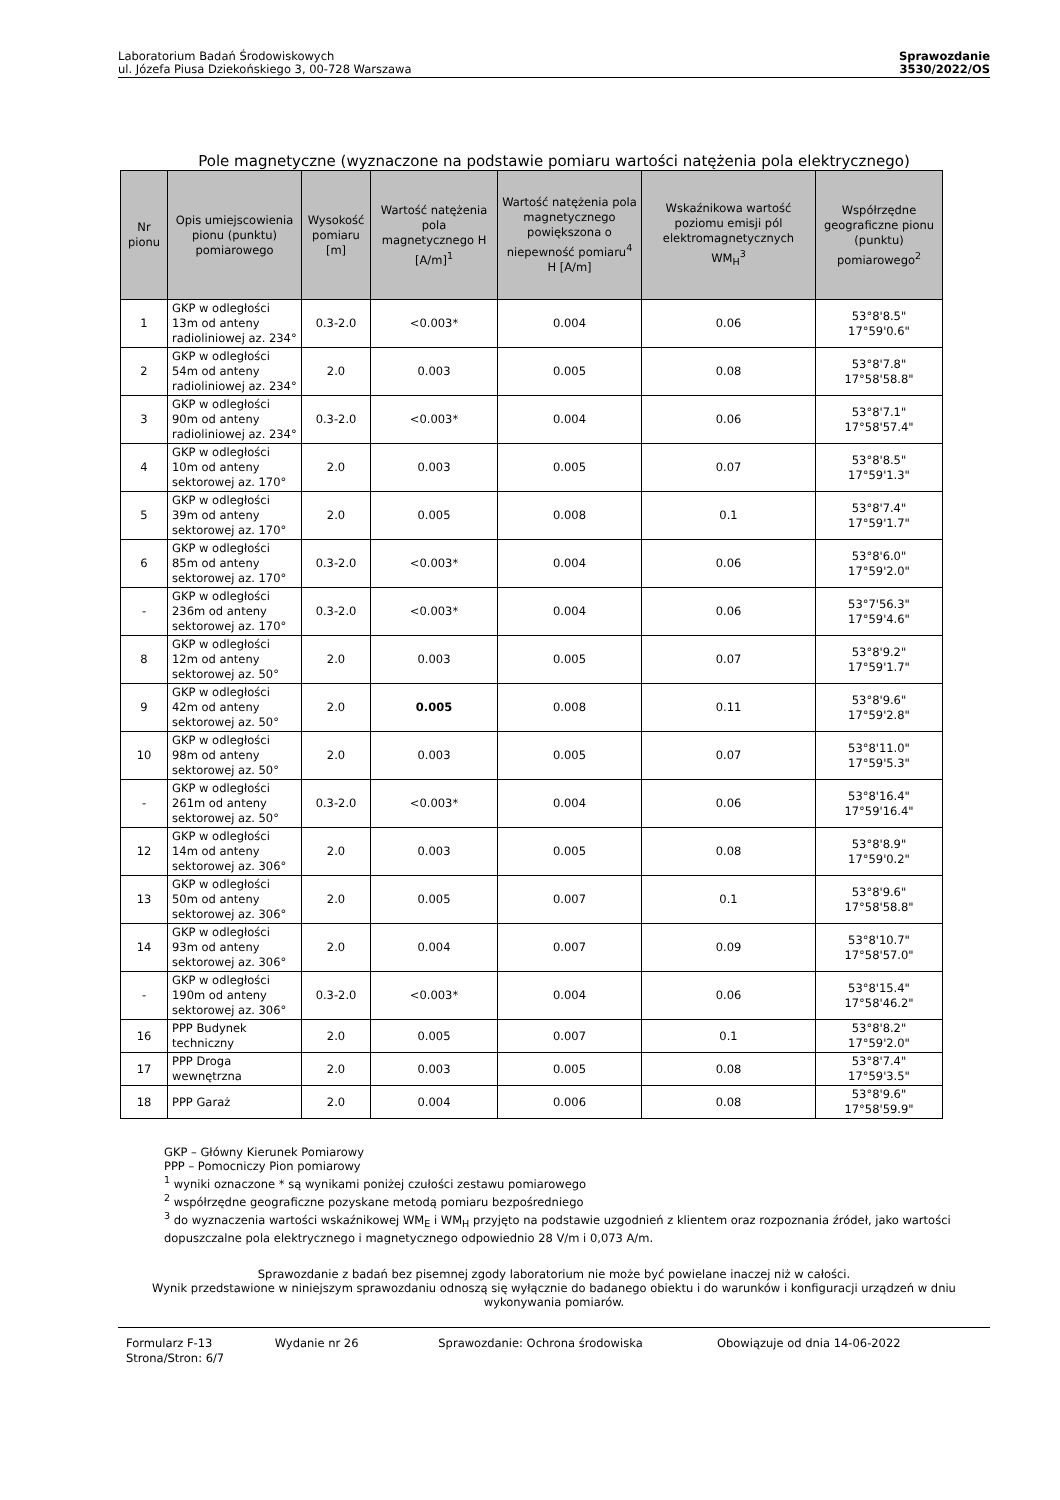Laboratorium Badań Środowiskowych
ul. Józefa Piusa Dziekońskiego 3, 00-728 Warszawa
Sprawozdanie
3530/2022/OS
Pole magnetyczne (wyznaczone na podstawie pomiaru wartości natężenia pola elektrycznego)
| Nr pionu | Opis umiejscowienia pionu (punktu) pomiarowego | Wysokość pomiaru [m] | Wartość natężenia pola magnetycznego H [A/m]<sup>1</sup> | Wartość natężenia pola magnetycznego powiększona o niepewność pomiaru<sup>4</sup> H [A/m] | Wskaźnikowa wartość poziomu emisji pól elektromagnetycznych WM<sub>H</sub><sup>3</sup> | Współrzędne geograficzne pionu (punktu) pomiarowego<sup>2</sup> |
| --- | --- | --- | --- | --- | --- | --- |
| 1 | GKP w odległości 13m od anteny radioliniowej az. 234° | 0.3-2.0 | <0.003* | 0.004 | 0.06 | 53°8'8.5" 17°59'0.6" |
| 2 | GKP w odległości 54m od anteny radioliniowej az. 234° | 2.0 | 0.003 | 0.005 | 0.08 | 53°8'7.8" 17°58'58.8" |
| 3 | GKP w odległości 90m od anteny radioliniowej az. 234° | 0.3-2.0 | <0.003* | 0.004 | 0.06 | 53°8'7.1" 17°58'57.4" |
| 4 | GKP w odległości 10m od anteny sektorowej az. 170° | 2.0 | 0.003 | 0.005 | 0.07 | 53°8'8.5" 17°59'1.3" |
| 5 | GKP w odległości 39m od anteny sektorowej az. 170° | 2.0 | 0.005 | 0.008 | 0.1 | 53°8'7.4" 17°59'1.7" |
| 6 | GKP w odległości 85m od anteny sektorowej az. 170° | 0.3-2.0 | <0.003* | 0.004 | 0.06 | 53°8'6.0" 17°59'2.0" |
| - | GKP w odległości 236m od anteny sektorowej az. 170° | 0.3-2.0 | <0.003* | 0.004 | 0.06 | 53°7'56.3" 17°59'4.6" |
| 8 | GKP w odległości 12m od anteny sektorowej az. 50° | 2.0 | 0.003 | 0.005 | 0.07 | 53°8'9.2" 17°59'1.7" |
| 9 | GKP w odległości 42m od anteny sektorowej az. 50° | 2.0 | 0.005 | 0.008 | 0.11 | 53°8'9.6" 17°59'2.8" |
| 10 | GKP w odległości 98m od anteny sektorowej az. 50° | 2.0 | 0.003 | 0.005 | 0.07 | 53°8'11.0" 17°59'5.3" |
| - | GKP w odległości 261m od anteny sektorowej az. 50° | 0.3-2.0 | <0.003* | 0.004 | 0.06 | 53°8'16.4" 17°59'16.4" |
| 12 | GKP w odległości 14m od anteny sektorowej az. 306° | 2.0 | 0.003 | 0.005 | 0.08 | 53°8'8.9" 17°59'0.2" |
| 13 | GKP w odległości 50m od anteny sektorowej az. 306° | 2.0 | 0.005 | 0.007 | 0.1 | 53°8'9.6" 17°58'58.8" |
| 14 | GKP w odległości 93m od anteny sektorowej az. 306° | 2.0 | 0.004 | 0.007 | 0.09 | 53°8'10.7" 17°58'57.0" |
| - | GKP w odległości 190m od anteny sektorowej az. 306° | 0.3-2.0 | <0.003* | 0.004 | 0.06 | 53°8'15.4" 17°58'46.2" |
| 16 | PPP Budynek techniczny | 2.0 | 0.005 | 0.007 | 0.1 | 53°8'8.2" 17°59'2.0" |
| 17 | PPP Droga wewnętrzna | 2.0 | 0.003 | 0.005 | 0.08 | 53°8'7.4" 17°59'3.5" |
| 18 | PPP Garaż | 2.0 | 0.004 | 0.006 | 0.08 | 53°8'9.6" 17°58'59.9" |
GKP – Główny Kierunek Pomiarowy
PPP – Pomocniczy Pion pomiarowy
<sup>1</sup> wyniki oznaczone * są wynikami poniżej czułości zestawu pomiarowego
<sup>2</sup> współrzędne geograficzne pozyskane metodą pomiaru bezpośredniego
<sup>3</sup> do wyznaczenia wartości wskaźnikowej WM<sub>E</sub> i WM<sub>H</sub> przyjęto na podstawie uzgodnień z klientem oraz rozpoznania źródeł, jako wartości dopuszczalne pola elektrycznego i magnetycznego odpowiednio 28 V/m i 0,073 A/m.
Sprawozdanie z badań bez pisemnej zgody laboratorium nie może być powielane inaczej niż w całości.
Wynik przedstawione w niniejszym sprawozdaniu odnoszą się wyłącznie do badanego obiektu i do warunków i konfiguracji urządzeń w dniu wykonywania pomiarów.
Formularz F-13 Wydanie nr 26 Sprawozdanie: Ochrona środowiska Obowiązuje od dnia 14-06-2022
Strona/Stron: 6/7